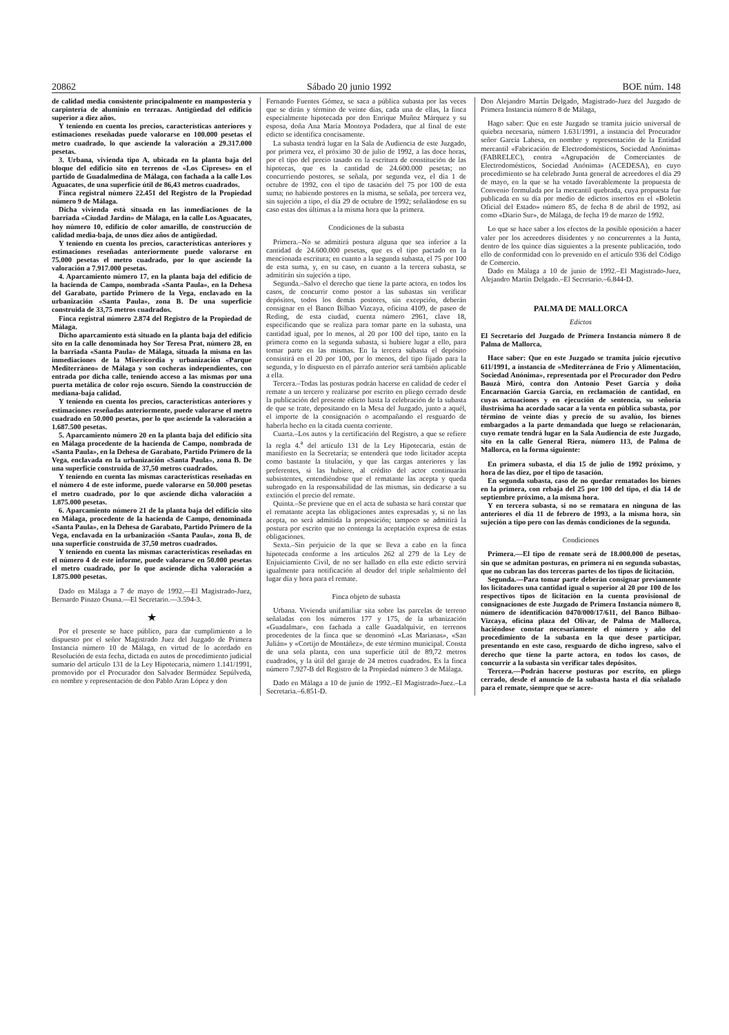20862 Sábado 20 junio 1992 BOE núm. 148
de calidad media consistente principalmente en mampostería y carpintería de aluminio en terrazas. Antigüedad del edificio superior a diez años.
Y teniendo en cuenta los precios, características anteriores y estimaciones reseñadas puede valorarse en 100.000 pesetas el metro cuadrado, lo que asciende la valoración a 29.317.000 pesetas.
3. Urbana, vivienda tipo A, ubicada en la planta baja del bloque del edificio sito en terrenos de «Los Cipreses» en el partido de Guadalmedina de Málaga, con fachada a la calle Los Aguacates, de una superficie útil de 86,43 metros cuadrados.
Finca registral número 22.451 del Registro de la Propiedad número 9 de Málaga.
Dicha vivienda está situada en las inmediaciones de la barriada «Ciudad Jardín» de Málaga, en la calle Los Aguacates, hoy número 10, edificio de color amarillo, de construcción de calidad media-baja, de unos diez años de antigüedad.
Y teniendo en cuenta los precios, características anteriores y estimaciones reseñadas anteriormente puede valorarse en 75.000 pesetas el metro cuadrado, por lo que asciende la valoración a 7.917.000 pesetas.
4. Aparcamiento número 17, en la planta baja del edificio de la hacienda de Campo, nombrada «Santa Paula», en la Dehesa del Garabato, partido Primero de la Vega, enclavado en la urbanización «Santa Paula», zona B. De una superficie construida de 33,75 metros cuadrados.
Finca registral número 2.874 del Registro de la Propiedad de Málaga.
Dicho aparcamiento está situado en la planta baja del edificio sito en la calle denominada hoy Sor Teresa Prat, número 28, en la barriada «Santa Paula» de Málaga, situada la misma en las inmediaciones de la Misericordia y urbanización «Parque Mediterráneo» de Málaga y son cocheras independientes, con entrada por dicha calle, teniendo acceso a las mismas por una puerta metálica de color rojo oscuro. Siendo la construcción de mediana-baja calidad.
Y teniendo en cuenta los precios, características anteriores y estimaciones reseñadas anteriormente, puede valorarse el metro cuadrado en 50.000 pesetas, por lo que asciende la valoración a 1.687.500 pesetas.
5. Aparcamiento número 20 en la planta baja del edificio sita en Málaga procedente de la hacienda de Campo, nombrada de «Santa Paula», en la Dehesa de Garabato, Partido Primero de la Vega, enclavada en la urbanización «Santa Paula», zona B. De una superficie construida de 37,50 metros cuadrados.
Y teniendo en cuenta las mismas características reseñadas en el número 4 de este informe, puede valorarse en 50.000 pesetas el metro cuadrado, por lo que asciende dicha valoración a 1.875.000 pesetas.
6. Aparcamiento número 21 de la planta baja del edificio sito en Málaga, procedente de la hacienda de Campo, denominada «Santa Paula», en la Dehesa de Garabato, Partido Primero de la Vega, enclavada en la urbanización «Santa Paula», zona B, de una superficie construida de 37,50 metros cuadrados.
Y teniendo en cuenta las mismas características reseñadas en el número 4 de este informe, puede valorarse en 50.000 pesetas el metro cuadrado, por lo que asciende dicha valoración a 1.875.000 pesetas.
Dado en Málaga a 7 de mayo de 1992.—El Magistrado-Juez, Bernardo Pinazo Osuna.—El Secretario.—3.594-3.
★
Por el presente se hace público, para dar cumplimiento a lo dispuesto por el señor Magistrado Juez del Juzgado de Primera Instancia número 10 de Málaga, en virtud de lo acordado en Resolución de esta fecha, dictada en autos de procedimiento judicial sumario del artículo 131 de la Ley Hipotecaria, número 1.141/1991, promovido por el Procurador don Salvador Bermúdez Sepúlveda, en nombre y representación de don Pablo Aran López y don
Fernando Fuentes Gómez, se saca a pública subasta por las veces que se dirán y término de veinte días, cada una de ellas, la finca especialmente hipotecada por don Enrique Muñoz Márquez y su esposa, doña Ana María Montoya Podadera, que al final de este edicto se identifica concisamente.
La subasta tendrá lugar en la Sala de Audiencia de este Juzgado, por primera vez, el próximo 30 de julio de 1992, a las doce horas, por el tipo del precio tasado en la escritura de constitución de las hipotecas, que es la cantidad de 24.600.000 pesetas; no concurriendo postores, se señala, por segunda vez, el día 1 de octubre de 1992, con el tipo de tasación del 75 por 100 de esta suma; no habiendo postores en la misma, se señala, por tercera vez, sin sujeción a tipo, el día 29 de octubre de 1992; señalándose en su caso estas dos últimas a la misma hora que la primera.
Condiciones de la subasta
Primera.–No se admitirá postura alguna que sea inferior a la cantidad de 24.600.000 pesetas, que es el tipo pactado en la mencionada escritura; en cuanto a la segunda subasta, el 75 por 100 de esta suma, y, en su caso, en cuanto a la tercera subasta, se admitirán sin sujeción a tipo.
Segunda.–Salvo el derecho que tiene la parte actora, en todos los casos, de concurrir como postor a las subastas sin verificar depósitos, todos los demás postores, sin excepción, deberán consignar en el Banco Bilbao Vizcaya, oficina 4109, de paseo de Reding, de esta ciudad, cuenta número 2961, clave 18, especificando que se realiza para tomar parte en la subasta, una cantidad igual, por lo menos, al 20 por 100 del tipo, tanto en la primera como en la segunda subasta, si hubiere lugar a ello, para tomar parte en las mismas. En la tercera subasta el depósito consistirá en el 20 por 100, por lo menos, del tipo fijado para la segunda, y lo dispuesto en el párrafo anterior será también aplicable a ella.
Tercera.–Todas las posturas podrán hacerse en calidad de ceder el remate a un tercero y realizarse por escrito en pliego cerrado desde la publicación del presente edicto hasta la celebración de la subasta de que se trate, depositando en la Mesa del Juzgado, junto a aquél, el importe de la consignación o acompañando el resguardo de haberla hecho en la citada cuenta corriente.
Cuarta.–Los autos y la certificación del Registro, a que se refiere la regla 4.<sup>a</sup> del artículo 131 de la Ley Hipotecaria, están de manifiesto en la Secretaría; se entenderá que todo licitador acepta como bastante la titulación, y que las cargas anteriores y las preferentes, si las hubiere, al crédito del actor continuarán subsistentes, entendiéndose que el rematante las acepta y queda subrogado en la responsabilidad de las mismas, sin dedicarse a su extinción el precio del remate.
Quinta.–Se previene que en el acta de subasta se hará constar que el rematante acepta las obligaciones antes expresadas y, si no las acepta, no será admitida la proposición; tampoco se admitirá la postura por escrito que no contenga la aceptación expresa de estas obligaciones.
Sexta.–Sin perjuicio de la que se lleva a cabo en la finca hipotecada conforme a los artículos 262 al 279 de la Ley de Enjuiciamiento Civil, de no ser hallado en ella este edicto servirá igualmente para notificación al deudor del triple señalmiento del lugar día y hora para el remate.
Finca objeto de subasta
Urbana. Vivienda unifamiliar sita sobre las parcelas de terreno señaladas con los números 177 y 175, de la urbanización «Guadalmar», con fachada a calle Guadalquivir, en terrenos procedentes de la finca que se denominó «Las Marianas», «San Julián» y «Cortijo de Montáñez», de este término municipal. Consta de una sola planta, con una superficie útil de 89,72 metros cuadrados, y la útil del garaje de 24 metros cuadrados. Es la finca número 7.927-B del Registro de la Propiedad número 3 de Málaga.
Dado en Málaga a 10 de junio de 1992.–El Magistrado-Juez.–La Secretaria.–6.851-D.
Don Alejandro Martín Delgado, Magistrado-Juez del Juzgado de Primera Instancia número 8 de Málaga,
Hago saber: Que en este Juzgado se tramita juicio universal de quiebra necesaria, número 1.631/1991, a instancia del Procurador señor García Lahesa, en nombre y representación de la Entidad mercantil «Fabricación de Electrodomésticos, Sociedad Anónima» (FABRELEC), contra «Agrupación de Comerciantes de Electrodomésticos, Sociedad Anónima» (ACEDESA), en cuyo procedimiento se ha celebrado Junta general de acreedores el día 29 de mayo, en la que se ha votado favorablemente la propuesta de Convenio formulada por la mercantil quebrada, cuya propuesta fue publicada en su día por medio de edictos insertos en el «Boletín Oficial del Estado» número 85, de fecha 8 de abril de 1992, así como «Diario Sur», de Málaga, de fecha 19 de marzo de 1992.
Lo que se hace saber a los efectos de la posible oposición a hacer valer por los acreedores disidentes y no concurrentes a la Junta, dentro de los quince días siguientes a la presente publicación, todo ello de conformidad con lo prevenido en el artículo 936 del Código de Comercio.
Dado en Málaga a 10 de junio de 1992.–El Magistrado-Juez, Alejandro Martín Delgado.–El Secretario.–6.844-D.
PALMA DE MALLORCA
Edictos
El Secretario del Juzgado de Primera Instancia número 8 de Palma de Mallorca,
Hace saber: Que en este Juzgado se tramita juicio ejecutivo 611/1991, a instancia de «Mediterránea de Frío y Alimentación, Sociedad Anónima», representada por el Procurador don Pedro Bauzá Miró, contra don Antonio Peset García y doña Encarnación García García, en reclamación de cantidad, en cuyas actuaciones y en ejecución de sentencia, su señoría ilustrísima ha acordado sacar a la venta en pública subasta, por término de veinte días y precio de su avalúo, los bienes embargados a la parte demandada que luego se relacionarán, cuyo remate tendrá lugar en la Sala Audiencia de este Juzgado, sito en la calle General Riera, número 113, de Palma de Mallorca, en la forma siguiente:
En primera subasta, el día 15 de julio de 1992 próximo, y hora de las diez, por el tipo de tasación.
En segunda subasta, caso de no quedar rematados los bienes en la primera, con rebaja del 25 por 100 del tipo, el día 14 de septiembre próximo, a la misma hora.
Y en tercera subasta, si no se rematara en ninguna de las anteriores el día 11 de febrero de 1993, a la misma hora, sin sujeción a tipo pero con las demás condiciones de la segunda.
Condiciones
Primera.—El tipo de remate será de 18.000.000 de pesetas, sin que se admitan posturas, en primera ni en segunda subastas, que no cubran las dos terceras partes de los tipos de licitación.
Segunda.—Para tomar parte deberán consignar previamente los licitadores una cantidad igual o superior al 20 por 100 de los respectivos tipos de licitación en la cuenta provisional de consignaciones de este Juzgado de Primera Instancia número 8, número de identificación 0470/000/17/611, del Banco Bilbao-Vizcaya, oficina plaza del Olivar, de Palma de Mallorca, haciéndose constar necesariamente el número y año del procedimiento de la subasta en la que desee participar, presentando en este caso, resguardo de dicho ingreso, salvo el derecho que tiene la parte actora, en todos los casos, de concurrir a la subasta sin verificar tales depósitos.
Tercera.—Podrán hacerse posturas por escrito, en pliego cerrado, desde el anuncio de la subasta hasta el día señalado para el remate, siempre que se acre-